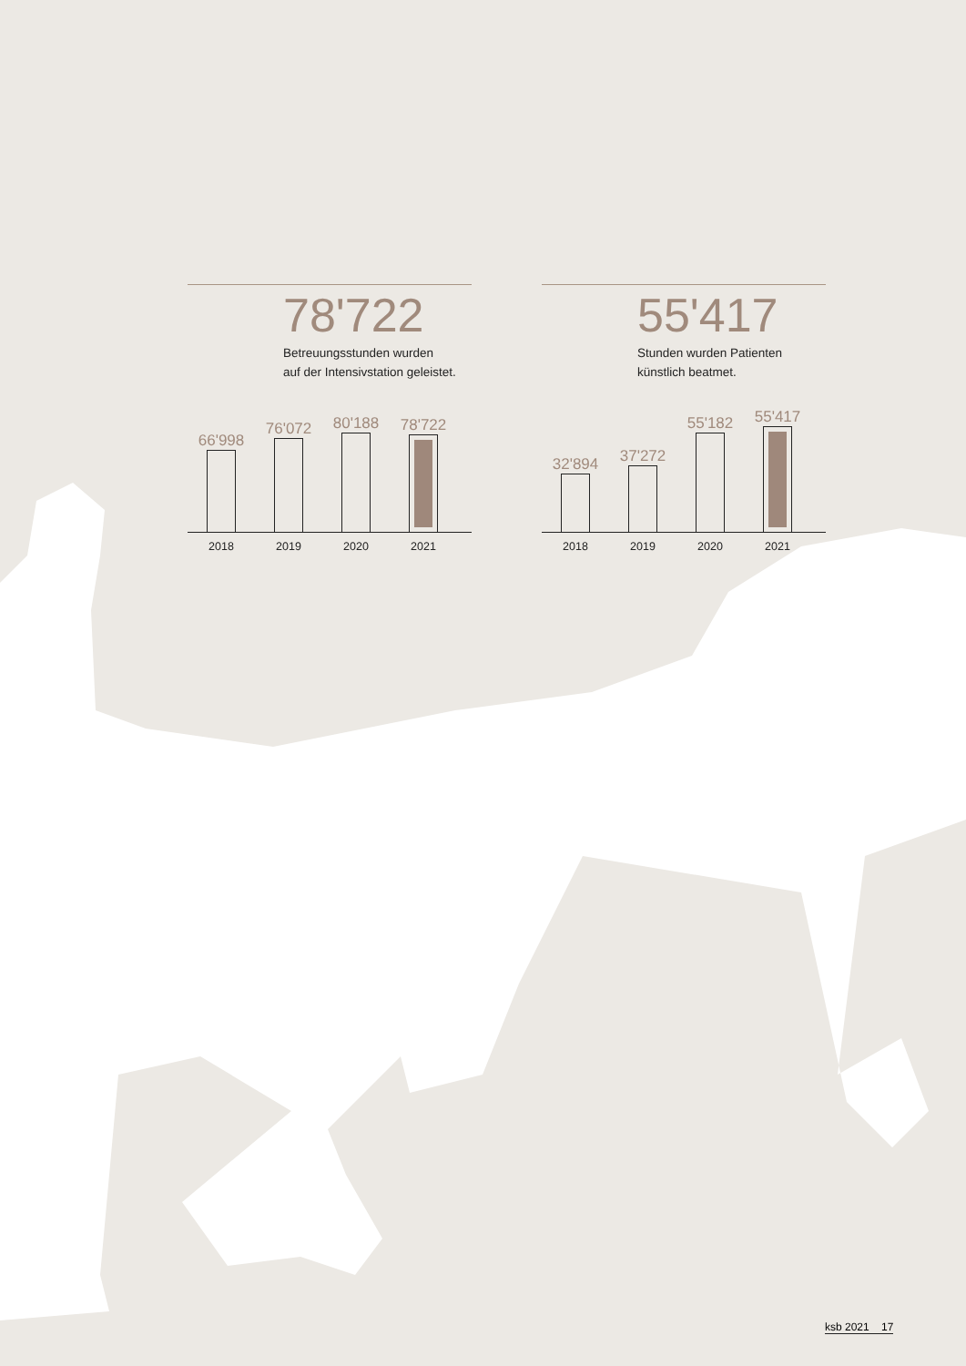78'722
Betreuungsstunden wurden
auf der Intensivstation geleistet.
66'998
76'072
80'188
78'722
2018 2019 2020 2021
55'417
Stunden wurden Patienten
künstlich beatmet.
32'894
37'272
55'182
55'417
2018 2019 2020 2021
ksb 2021 17